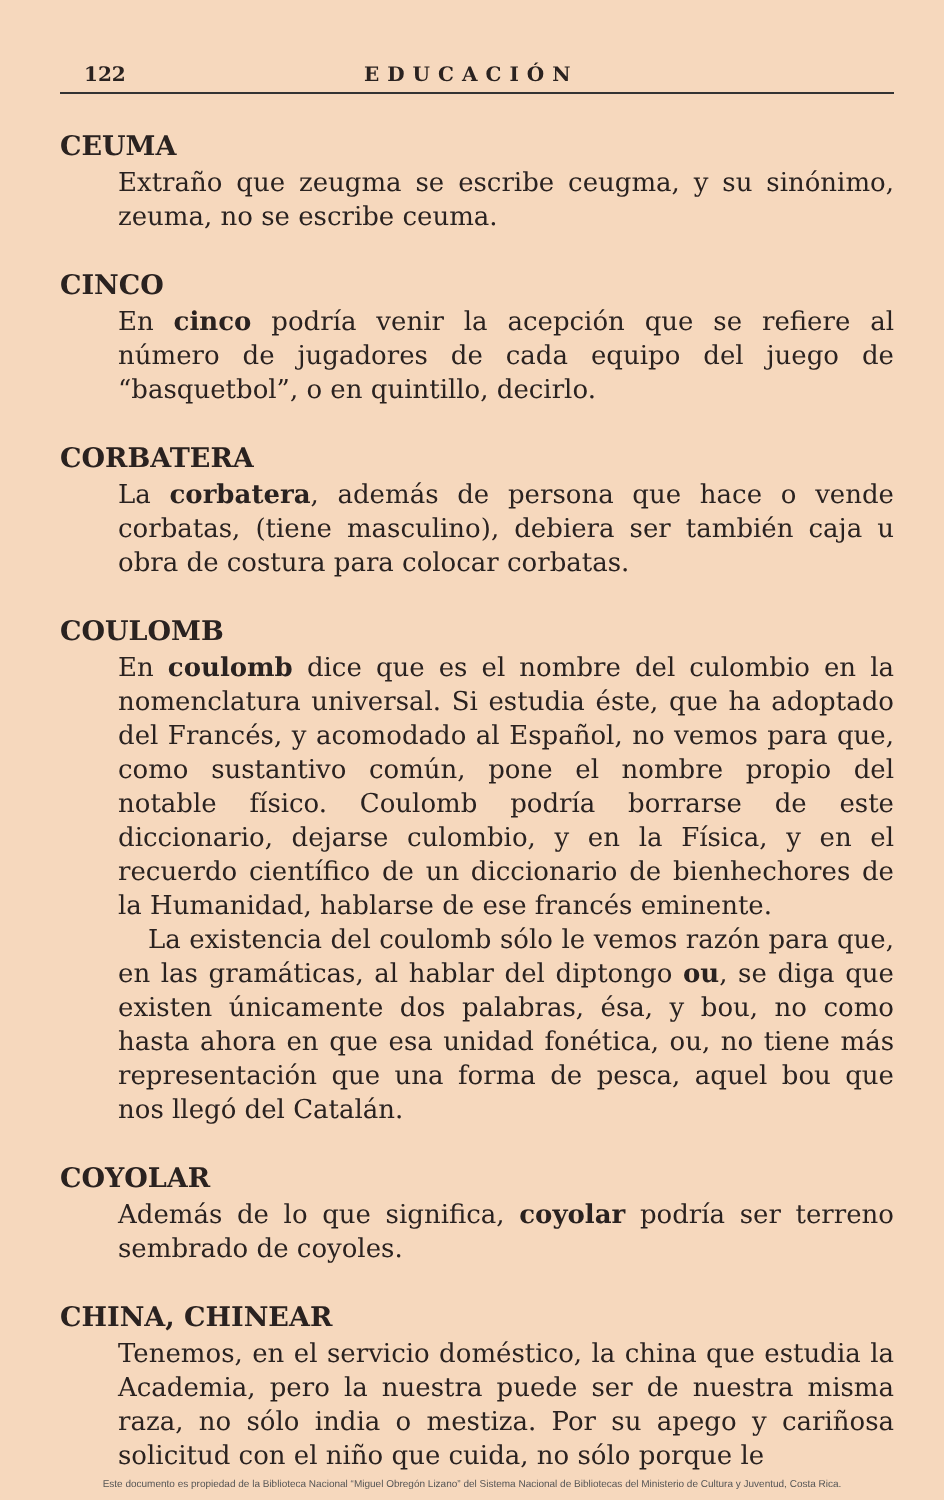122 EDUCACIÓN
CEUMA
Extraño que zeugma se escribe ceugma, y su sinónimo, zeuma, no se escribe ceuma.
CINCO
En cinco podría venir la acepción que se refiere al número de jugadores de cada equipo del juego de “basquetbol”, o en quintillo, decirlo.
CORBATERA
La corbatera, además de persona que hace o vende corbatas, (tiene masculino), debiera ser también caja u obra de costura para colocar corbatas.
COULOMB
En coulomb dice que es el nombre del culombio en la nomenclatura universal. Si estudia éste, que ha adoptado del Francés, y acomodado al Español, no vemos para que, como sustantivo común, pone el nombre propio del notable físico. Coulomb podría borrarse de este diccionario, dejarse culombio, y en la Física, y en el recuerdo científico de un diccionario de bienhechores de la Humanidad, hablarse de ese francés eminente.
La existencia del coulomb sólo le vemos razón para que, en las gramáticas, al hablar del diptongo ou, se diga que existen únicamente dos palabras, ésa, y bou, no como hasta ahora en que esa unidad fonética, ou, no tiene más representación que una forma de pesca, aquel bou que nos llegó del Catalán.
COYOLAR
Además de lo que significa, coyolar podría ser terreno sembrado de coyoles.
CHINA, CHINEAR
Tenemos, en el servicio doméstico, la china que estudia la Academia, pero la nuestra puede ser de nuestra misma raza, no sólo india o mestiza. Por su apego y cariñosa solicitud con el niño que cuida, no sólo porque le
Este documento es propiedad de la Biblioteca Nacional “Miguel Obregón Lizano” del Sistema Nacional de Bibliotecas del Ministerio de Cultura y Juventud, Costa Rica.